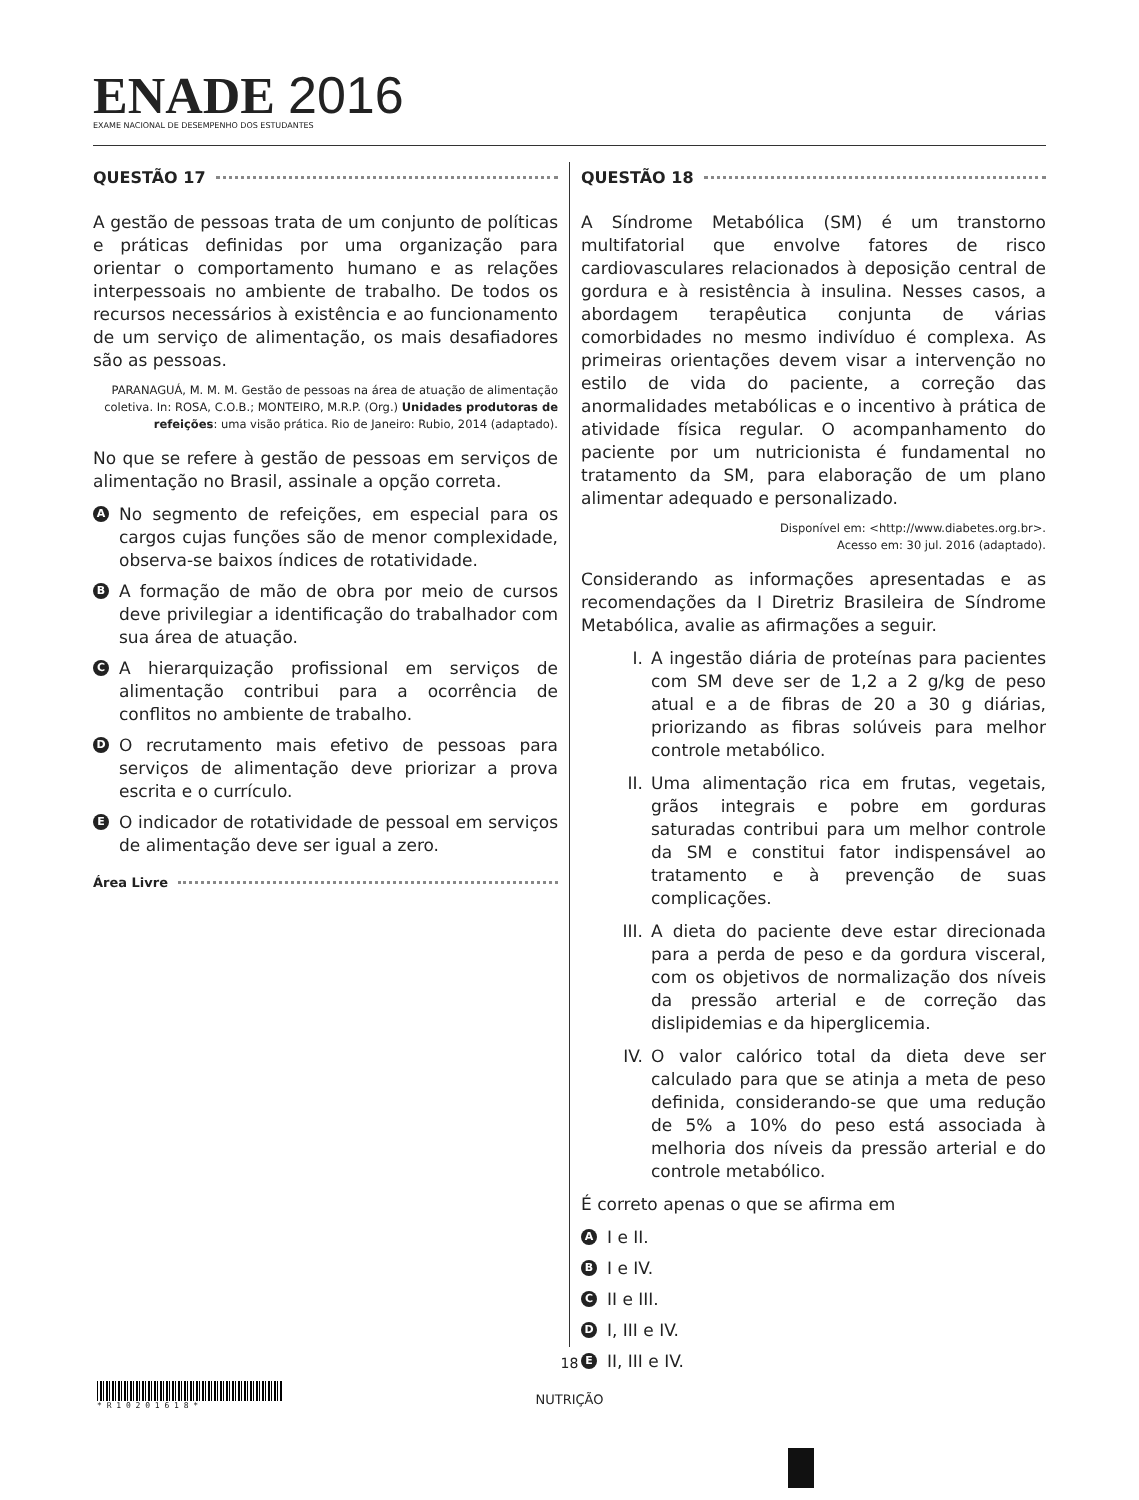ENADE 2016
EXAME NACIONAL DE DESEMPENHO DOS ESTUDANTES
QUESTÃO 17
A gestão de pessoas trata de um conjunto de políticas e práticas definidas por uma organização para orientar o comportamento humano e as relações interpessoais no ambiente de trabalho. De todos os recursos necessários à existência e ao funcionamento de um serviço de alimentação, os mais desafiadores são as pessoas.
PARANAGUÁ, M. M. M. Gestão de pessoas na área de atuação de alimentação coletiva. In: ROSA, C.O.B.; MONTEIRO, M.R.P. (Org.) Unidades produtoras de refeições: uma visão prática. Rio de Janeiro: Rubio, 2014 (adaptado).
No que se refere à gestão de pessoas em serviços de alimentação no Brasil, assinale a opção correta.
A
No segmento de refeições, em especial para os cargos cujas funções são de menor complexidade, observa-se baixos índices de rotatividade.
B
A formação de mão de obra por meio de cursos deve privilegiar a identificação do trabalhador com sua área de atuação.
C
A hierarquização profissional em serviços de alimentação contribui para a ocorrência de conflitos no ambiente de trabalho.
D
O recrutamento mais efetivo de pessoas para serviços de alimentação deve priorizar a prova escrita e o currículo.
E
O indicador de rotatividade de pessoal em serviços de alimentação deve ser igual a zero.
Área Livre
QUESTÃO 18
A Síndrome Metabólica (SM) é um transtorno multifatorial que envolve fatores de risco cardiovasculares relacionados à deposição central de gordura e à resistência à insulina. Nesses casos, a abordagem terapêutica conjunta de várias comorbidades no mesmo indivíduo é complexa. As primeiras orientações devem visar a intervenção no estilo de vida do paciente, a correção das anormalidades metabólicas e o incentivo à prática de atividade física regular. O acompanhamento do paciente por um nutricionista é fundamental no tratamento da SM, para elaboração de um plano alimentar adequado e personalizado.
Disponível em: <http://www.diabetes.org.br>.
Acesso em: 30 jul. 2016 (adaptado).
Considerando as informações apresentadas e as recomendações da I Diretriz Brasileira de Síndrome Metabólica, avalie as afirmações a seguir.
I. A ingestão diária de proteínas para pacientes com SM deve ser de 1,2 a 2 g/kg de peso atual e a de fibras de 20 a 30 g diárias, priorizando as fibras solúveis para melhor controle metabólico.
II. Uma alimentação rica em frutas, vegetais, grãos integrais e pobre em gorduras saturadas contribui para um melhor controle da SM e constitui fator indispensável ao tratamento e à prevenção de suas complicações.
III.
A dieta do paciente deve estar direcionada para a perda de peso e da gordura visceral, com os objetivos de normalização dos níveis da pressão arterial e de correção das dislipidemias e da hiperglicemia.
IV. O valor calórico total da dieta deve ser calculado para que se atinja a meta de peso definida, considerando-se que uma redução de 5% a 10% do peso está associada à melhoria dos níveis da pressão arterial e do controle metabólico.
É correto apenas o que se afirma em
A
I e II.
B
I e IV.
C
II e III.
D
I, III e IV.
E
II, III e IV.
18
* R 1 0 2 0 1 6 1 8 *
NUTRIÇÃO